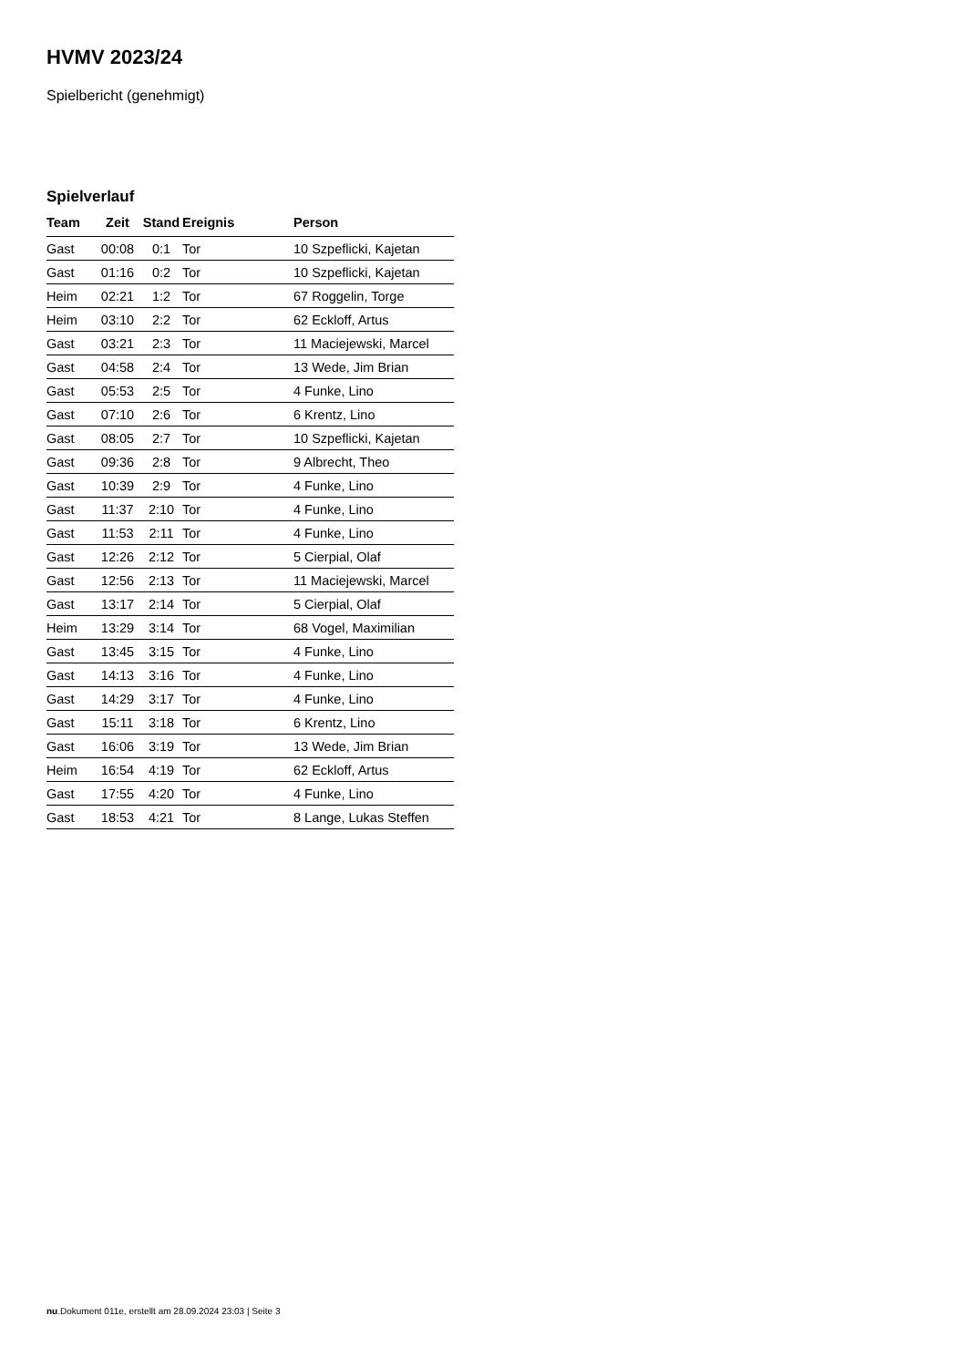HVMV 2023/24
Spielbericht (genehmigt)
Spielverlauf
| Team | Zeit | Stand | Ereignis | Person |
| --- | --- | --- | --- | --- |
| Gast | 00:08 | 0:1 | Tor | 10 Szpeflicki, Kajetan |
| Gast | 01:16 | 0:2 | Tor | 10 Szpeflicki, Kajetan |
| Heim | 02:21 | 1:2 | Tor | 67 Roggelin, Torge |
| Heim | 03:10 | 2:2 | Tor | 62 Eckloff, Artus |
| Gast | 03:21 | 2:3 | Tor | 11 Maciejewski, Marcel |
| Gast | 04:58 | 2:4 | Tor | 13 Wede, Jim Brian |
| Gast | 05:53 | 2:5 | Tor | 4 Funke, Lino |
| Gast | 07:10 | 2:6 | Tor | 6 Krentz, Lino |
| Gast | 08:05 | 2:7 | Tor | 10 Szpeflicki, Kajetan |
| Gast | 09:36 | 2:8 | Tor | 9 Albrecht, Theo |
| Gast | 10:39 | 2:9 | Tor | 4 Funke, Lino |
| Gast | 11:37 | 2:10 | Tor | 4 Funke, Lino |
| Gast | 11:53 | 2:11 | Tor | 4 Funke, Lino |
| Gast | 12:26 | 2:12 | Tor | 5 Cierpial, Olaf |
| Gast | 12:56 | 2:13 | Tor | 11 Maciejewski, Marcel |
| Gast | 13:17 | 2:14 | Tor | 5 Cierpial, Olaf |
| Heim | 13:29 | 3:14 | Tor | 68 Vogel, Maximilian |
| Gast | 13:45 | 3:15 | Tor | 4 Funke, Lino |
| Gast | 14:13 | 3:16 | Tor | 4 Funke, Lino |
| Gast | 14:29 | 3:17 | Tor | 4 Funke, Lino |
| Gast | 15:11 | 3:18 | Tor | 6 Krentz, Lino |
| Gast | 16:06 | 3:19 | Tor | 13 Wede, Jim Brian |
| Heim | 16:54 | 4:19 | Tor | 62 Eckloff, Artus |
| Gast | 17:55 | 4:20 | Tor | 4 Funke, Lino |
| Gast | 18:53 | 4:21 | Tor | 8 Lange, Lukas Steffen |
nu.Dokument 011e, erstellt am 28.09.2024 23:03 | Seite 3